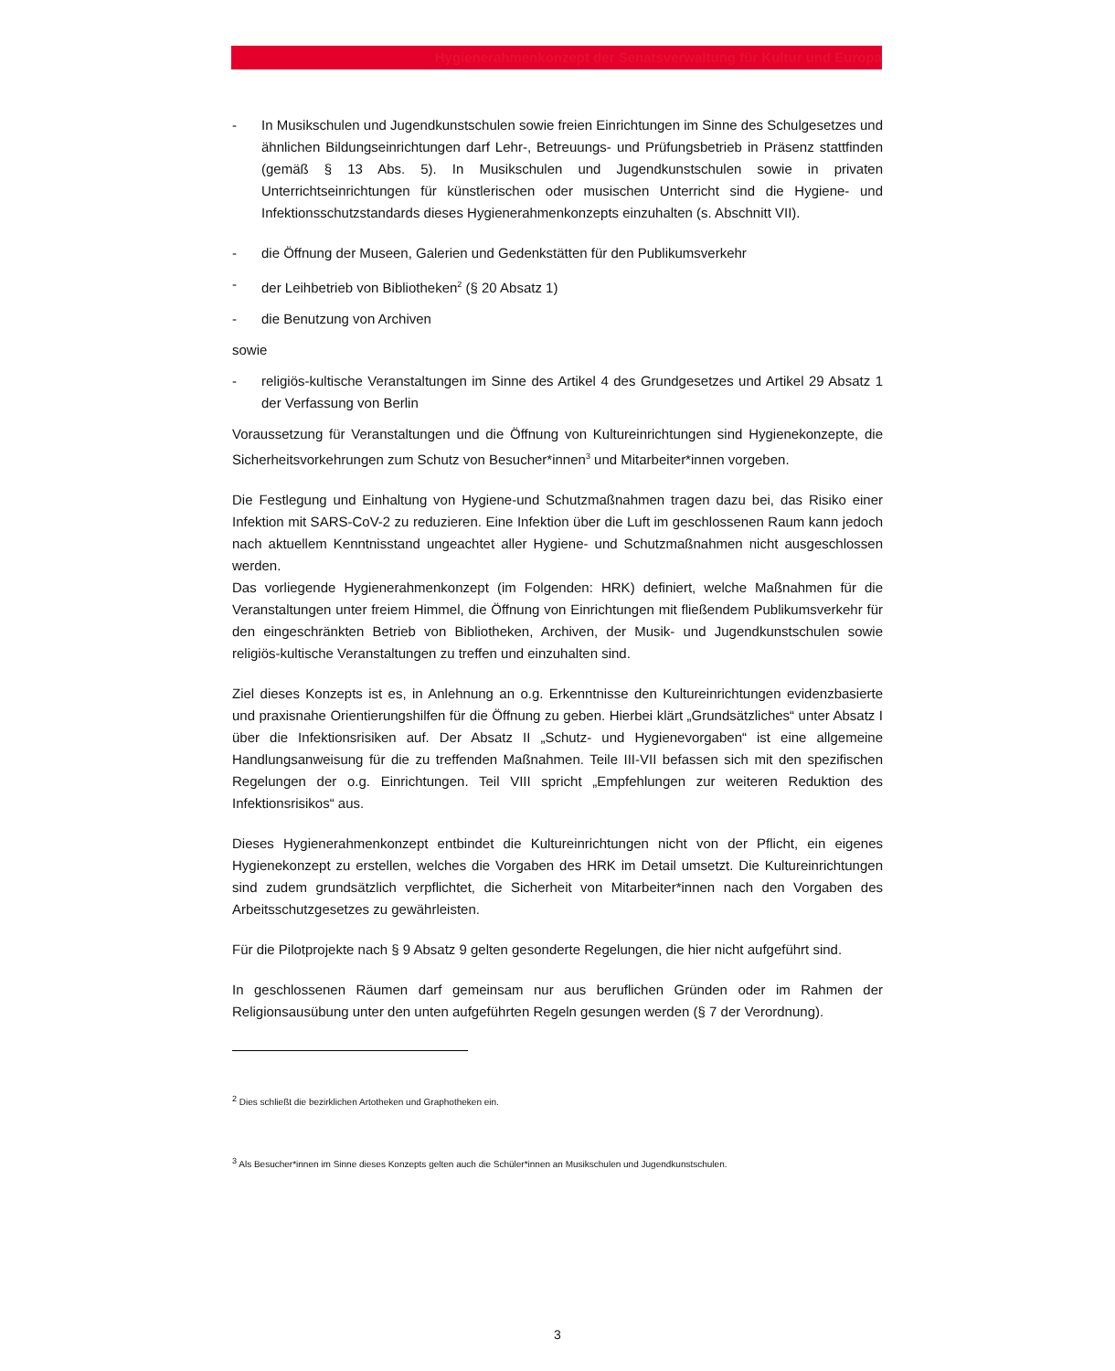Hygienerahmenkonzept der Senatsverwaltung für Kultur und Europa
- In Musikschulen und Jugendkunstschulen sowie freien Einrichtungen im Sinne des Schulgesetzes und ähnlichen Bildungseinrichtungen darf Lehr-, Betreuungs- und Prüfungsbetrieb in Präsenz stattfinden (gemäß § 13 Abs. 5). In Musikschulen und Jugendkunstschulen sowie in privaten Unterrichtseinrichtungen für künstlerischen oder musischen Unterricht sind die Hygiene- und Infektionsschutzstandards dieses Hygienerahmenkonzepts einzuhalten (s. Abschnitt VII).
- die Öffnung der Museen, Galerien und Gedenkstätten für den Publikumsverkehr
- der Leihbetrieb von Bibliotheken<sup>2</sup> (§ 20 Absatz 1)
- die Benutzung von Archiven
sowie
- religiös-kultische Veranstaltungen im Sinne des Artikel 4 des Grundgesetzes und Artikel 29 Absatz 1 der Verfassung von Berlin
Voraussetzung für Veranstaltungen und die Öffnung von Kultureinrichtungen sind Hygienekonzepte, die Sicherheitsvorkehrungen zum Schutz von Besucher*innen<sup>3</sup> und Mitarbeiter*innen vorgeben.
Die Festlegung und Einhaltung von Hygiene-und Schutzmaßnahmen tragen dazu bei, das Risiko einer Infektion mit SARS-CoV-2 zu reduzieren. Eine Infektion über die Luft im geschlossenen Raum kann jedoch nach aktuellem Kenntnisstand ungeachtet aller Hygiene- und Schutzmaßnahmen nicht ausgeschlossen werden.
Das vorliegende Hygienerahmenkonzept (im Folgenden: HRK) definiert, welche Maßnahmen für die Veranstaltungen unter freiem Himmel, die Öffnung von Einrichtungen mit fließendem Publikumsverkehr für den eingeschränkten Betrieb von Bibliotheken, Archiven, der Musik- und Jugendkunstschulen sowie religiös-kultische Veranstaltungen zu treffen und einzuhalten sind.
Ziel dieses Konzepts ist es, in Anlehnung an o.g. Erkenntnisse den Kultureinrichtungen evidenzbasierte und praxisnahe Orientierungshilfen für die Öffnung zu geben. Hierbei klärt „Grundsätzliches“ unter Absatz I über die Infektionsrisiken auf. Der Absatz II „Schutz- und Hygienevorgaben“ ist eine allgemeine Handlungsanweisung für die zu treffenden Maßnahmen. Teile III-VII befassen sich mit den spezifischen Regelungen der o.g. Einrichtungen. Teil VIII spricht „Empfehlungen zur weiteren Reduktion des Infektionsrisikos“ aus.
Dieses Hygienerahmenkonzept entbindet die Kultureinrichtungen nicht von der Pflicht, ein eigenes Hygienekonzept zu erstellen, welches die Vorgaben des HRK im Detail umsetzt. Die Kultureinrichtungen sind zudem grundsätzlich verpflichtet, die Sicherheit von Mitarbeiter*innen nach den Vorgaben des Arbeitsschutzgesetzes zu gewährleisten.
Für die Pilotprojekte nach § 9 Absatz 9 gelten gesonderte Regelungen, die hier nicht aufgeführt sind.
In geschlossenen Räumen darf gemeinsam nur aus beruflichen Gründen oder im Rahmen der Religionsausübung unter den unten aufgeführten Regeln gesungen werden (§ 7 der Verordnung).
<sup>2</sup> Dies schließt die bezirklichen Artotheken und Graphotheken ein.
<sup>3</sup> Als Besucher*innen im Sinne dieses Konzepts gelten auch die Schüler*innen an Musikschulen und Jugendkunstschulen.
3